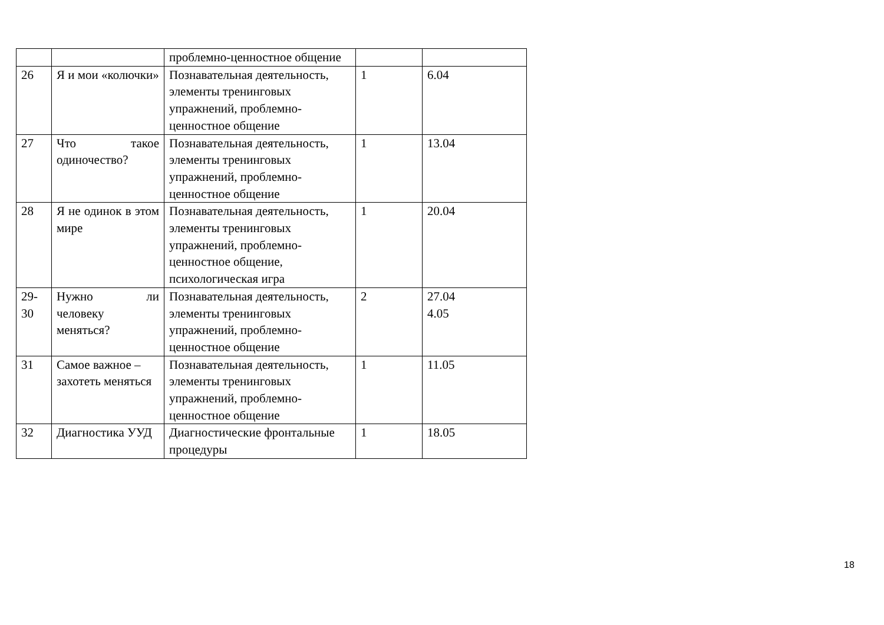| | | проблемно-ценностное общение | | |
| 26 | Я и мои «колючки» | Познавательная деятельность, элементы тренинговых упражнений, проблемно-ценностное общение | 1 | 6.04 |
| 27 | Что такое одиночество? | Познавательная деятельность, элементы тренинговых упражнений, проблемно-ценностное общение | 1 | 13.04 |
| 28 | Я не одинок в этом мире | Познавательная деятельность, элементы тренинговых упражнений, проблемно-ценностное общение, психологическая игра | 1 | 20.04 |
| 29-30 | Нужно ли человеку меняться? | Познавательная деятельность, элементы тренинговых упражнений, проблемно-ценностное общение | 2 | 27.04 4.05 |
| 31 | Самое важное – захотеть меняться | Познавательная деятельность, элементы тренинговых упражнений, проблемно-ценностное общение | 1 | 11.05 |
| 32 | Диагностика УУД | Диагностические фронтальные процедуры | 1 | 18.05 |
18